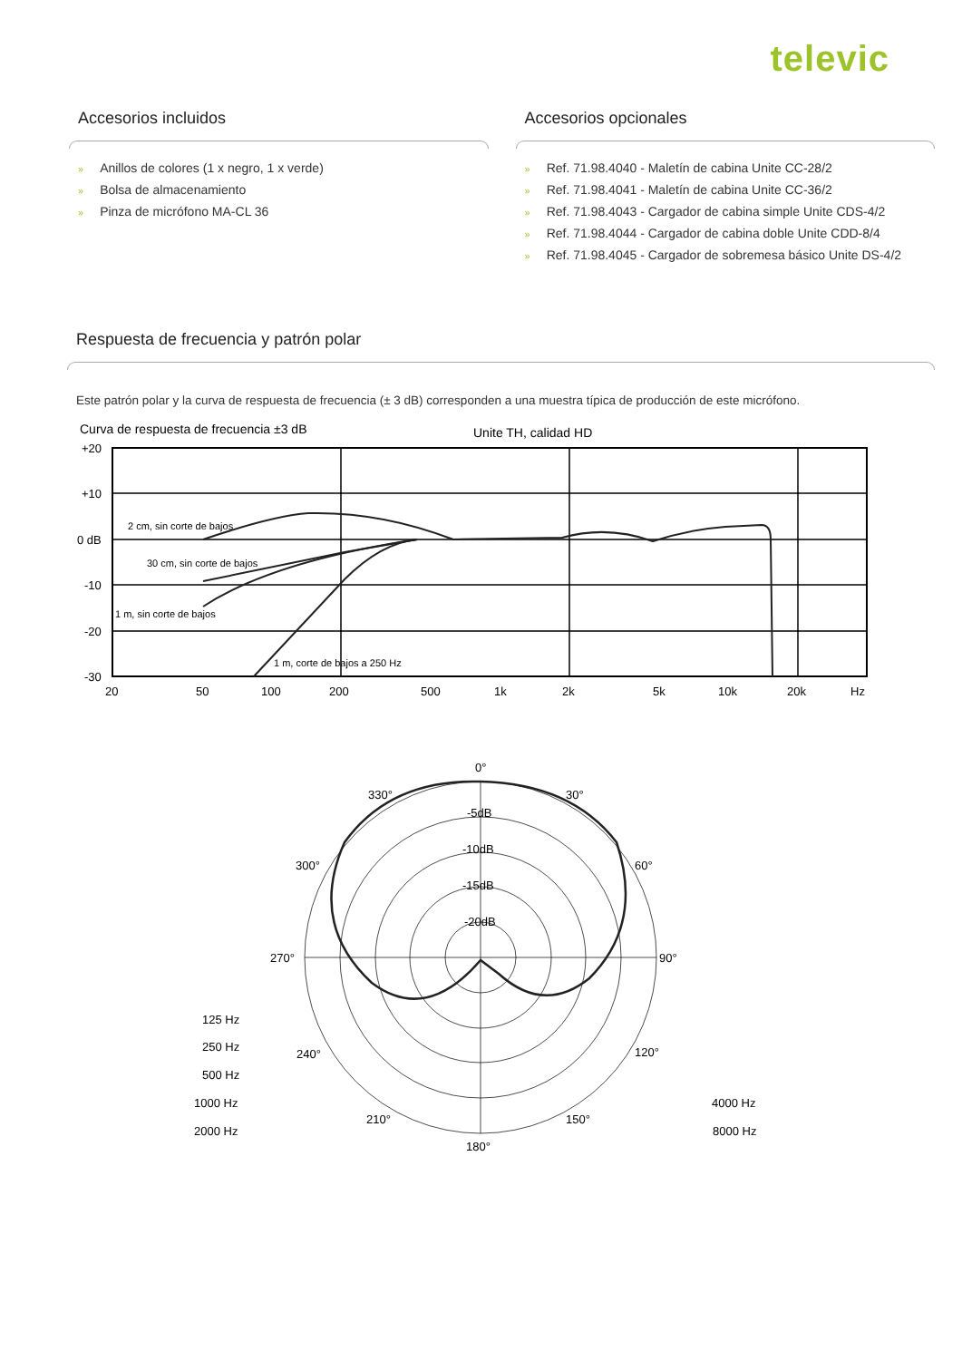televic
Accesorios incluidos
» Anillos de colores (1 x negro, 1 x verde)
» Bolsa de almacenamiento
» Pinza de micrófono MA-CL 36
Accesorios opcionales
» Ref. 71.98.4040 - Maletín de cabina Unite CC-28/2
» Ref. 71.98.4041 - Maletín de cabina Unite CC-36/2
» Ref. 71.98.4043 - Cargador de cabina simple Unite CDS-4/2
» Ref. 71.98.4044 - Cargador de cabina doble Unite CDD-8/4
» Ref. 71.98.4045 - Cargador de sobremesa básico Unite DS-4/2
Respuesta de frecuencia y patrón polar
Este patrón polar y la curva de respuesta de frecuencia (± 3 dB) corresponden a una muestra típica de producción de este micrófono.
Curva de respuesta de frecuencia ±3 dB
Unite TH, calidad HD
+20
+10
0 dB
-10
-20
-30
20
50
100
200
500
1k
2k
5k
10k
20k
Hz
2 cm, sin corte de bajos
30 cm, sin corte de bajos
1 m, sin corte de bajos
1 m, corte de bajos a 250 Hz
0°
30°
60°
90°
120°
150°
180°
210°
240°
270°
300°
330°
-5dB
-10dB
-15dB
-20dB
125 Hz
250 Hz
500 Hz
1000 Hz
2000 Hz
4000 Hz
8000 Hz